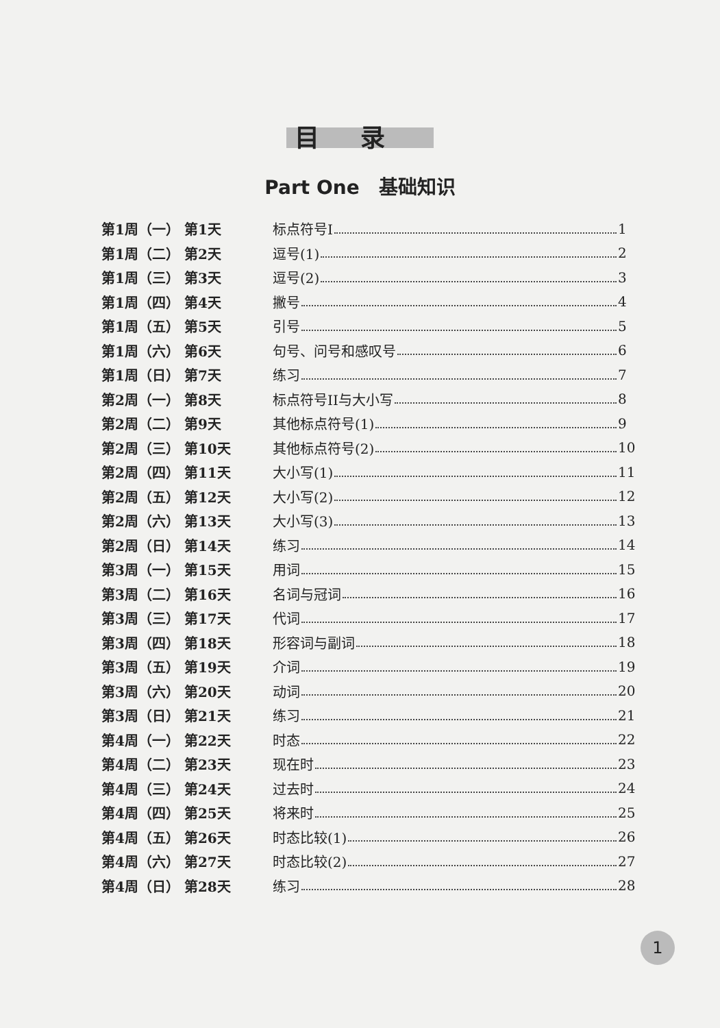目录
Part One　基础知识
第1周（一） 第1天 标点符号I 1
第1周（二） 第2天 逗号(1) 2
第1周（三） 第3天 逗号(2) 3
第1周（四） 第4天 撇号 4
第1周（五） 第5天 引号 5
第1周（六） 第6天 句号、问号和感叹号 6
第1周（日） 第7天 练习 7
第2周（一） 第8天 标点符号II与大小写 8
第2周（二） 第9天 其他标点符号(1) 9
第2周（三） 第10天 其他标点符号(2) 10
第2周（四） 第11天 大小写(1) 11
第2周（五） 第12天 大小写(2) 12
第2周（六） 第13天 大小写(3) 13
第2周（日） 第14天 练习 14
第3周（一） 第15天 用词 15
第3周（二） 第16天 名词与冠词 16
第3周（三） 第17天 代词 17
第3周（四） 第18天 形容词与副词 18
第3周（五） 第19天 介词 19
第3周（六） 第20天 动词 20
第3周（日） 第21天 练习 21
第4周（一） 第22天 时态 22
第4周（二） 第23天 现在时 23
第4周（三） 第24天 过去时 24
第4周（四） 第25天 将来时 25
第4周（五） 第26天 时态比较(1) 26
第4周（六） 第27天 时态比较(2) 27
第4周（日） 第28天 练习 28
1